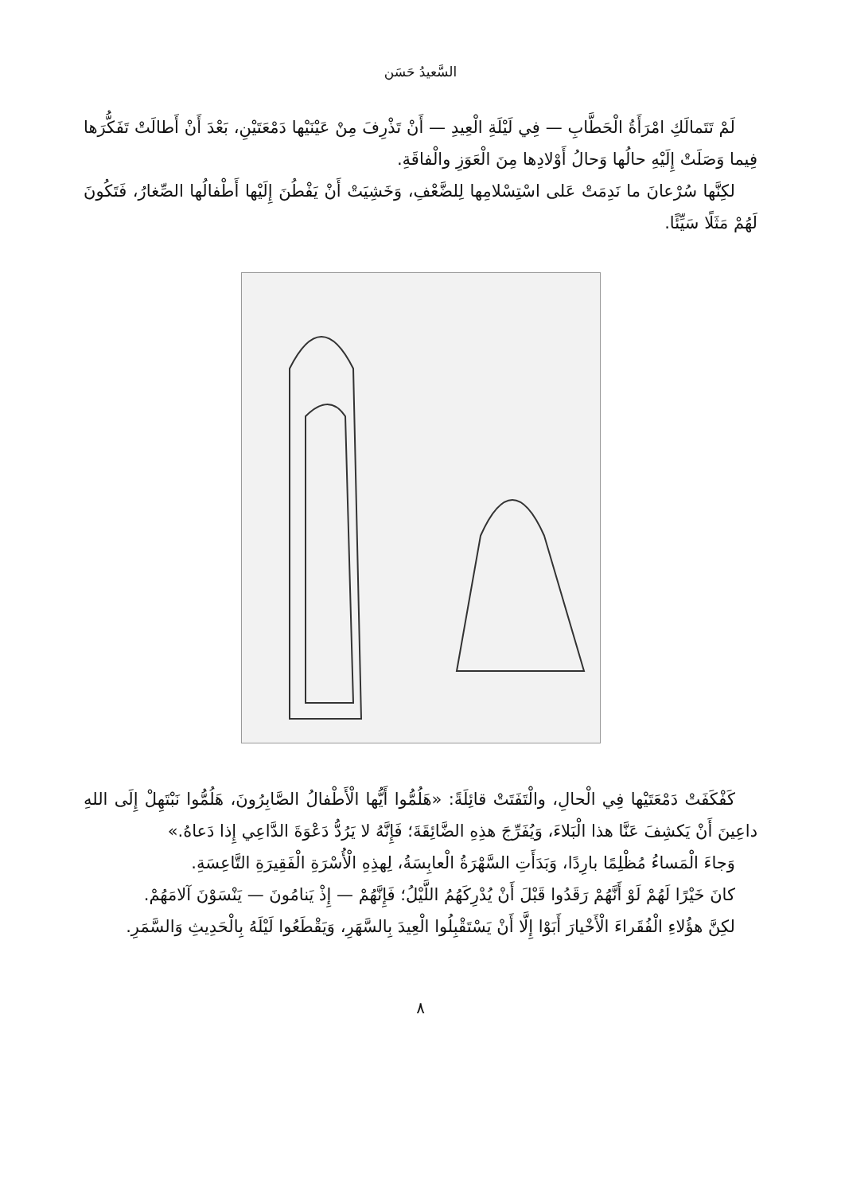السَّعيدُ حَسَن
لَمْ تَتَمالَكِ امْرَأَةُ الْحَطَّابِ — فِي لَيْلَةِ الْعِيدِ — أَنْ تَذْرِفَ مِنْ عَيْنَيْها دَمْعَتَيْنِ، بَعْدَ أَنْ أَطالَتْ تَفَكُّرَها فِيما وَصَلَتْ إِلَيْهِ حالُها وَحالُ أَوْلادِها مِنَ الْعَوَزِ والْفاقَةِ.
لكِنَّها سُرْعانَ ما نَدِمَتْ عَلى اسْتِسْلامِها لِلضَّعْفِ، وَخَشِيَتْ أَنْ يَفْطُنَ إِلَيْها أَطْفالُها الصِّغارُ، فَتَكُونَ لَهُمْ مَثَلًا سَيِّئًا.
كَفْكَفَتْ دَمْعَتَيْها فِي الْحالِ، والْتَفَتَتْ قائِلَةً: «هَلُمُّوا أَيُّها الْأَطْفالُ الصَّابِرُونَ، هَلُمُّوا نَبْتَهِلْ إِلَى اللهِ داعِينَ أَنْ يَكشِفَ عَنَّا هذا الْبَلاءَ، وَيُفَرِّجَ هذِهِ الضَّائِقَةَ؛ فَإِنَّهُ لا يَرُدُّ دَعْوَةَ الدَّاعِي إِذا دَعاهُ.»
وَجاءَ الْمَساءُ مُظْلِمًا بارِدًا، وَبَدَأَتِ السَّهْرَةُ الْعابِسَةُ، لِهذِهِ الْأُسْرَةِ الْفَقِيرَةِ التَّاعِسَةِ.
كانَ خَيْرًا لَهُمْ لَوْ أَنَّهُمْ رَقَدُوا قَبْلَ أَنْ يُدْرِكَهُمُ اللَّيْلُ؛ فَإِنَّهُمْ — إِذْ يَنامُونَ — يَنْسَوْنَ آلامَهُمْ.
لكِنَّ هؤُلاءِ الْفُقَراءَ الْأَخْيارَ أَبَوْا إِلَّا أَنْ يَسْتَقْبِلُوا الْعِيدَ بِالسَّهَرِ، وَيَقْطَعُوا لَيْلَهُ بِالْحَدِيثِ وَالسَّمَرِ.
٨